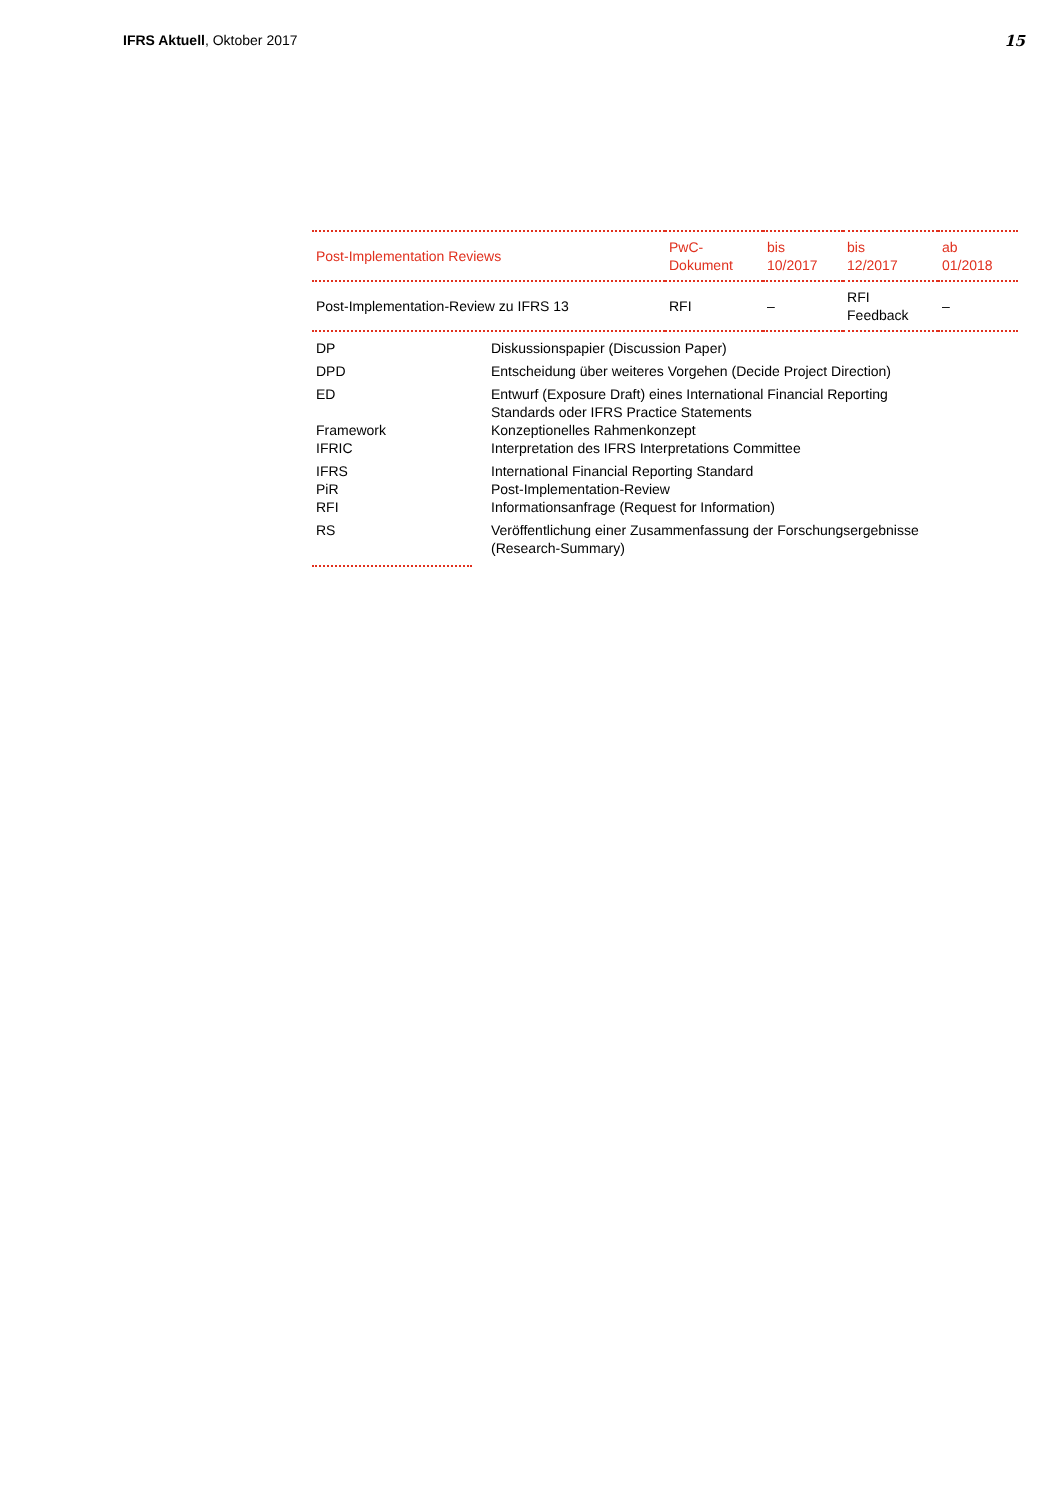IFRS Aktuell, Oktober 2017 15
| Post-Implementation Reviews | PwC- Dokument | bis 10/2017 | bis 12/2017 | ab 01/2018 |
| --- | --- | --- | --- | --- |
| Post-Implementation-Review zu IFRS 13 | RFI | – | RFI Feedback | – |
| DP | Diskussionspapier (Discussion Paper) |
| DPD | Entscheidung über weiteres Vorgehen (Decide Project Direction) |
| ED | Entwurf (Exposure Draft) eines International Financial Reporting Standards oder IFRS Practice Statements |
| Framework | Konzeptionelles Rahmenkonzept |
| IFRIC | Interpretation des IFRS Interpretations Committee |
| IFRS | International Financial Reporting Standard |
| PiR | Post-Implementation-Review |
| RFI | Informationsanfrage (Request for Information) |
| RS | Veröffentlichung einer Zusammenfassung der Forschungsergebnisse (Research-Summary) |